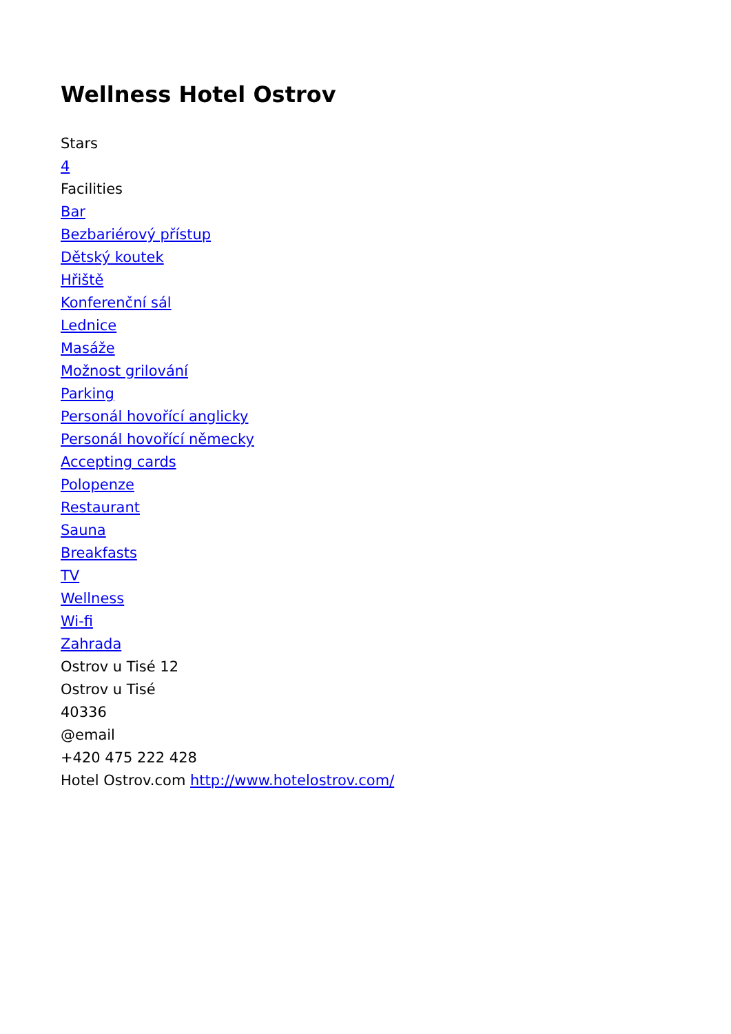Wellness Hotel Ostrov
Stars
4
Facilities
Bar
Bezbariérový přístup
Dětský koutek
Hřiště
Konferenční sál
Lednice
Masáže
Možnost grilování
Parking
Personál hovořící anglicky
Personál hovořící německy
Accepting cards
Polopenze
Restaurant
Sauna
Breakfasts
TV
Wellness
Wi-fi
Zahrada
Ostrov u Tisé 12
Ostrov u Tisé
40336
@email
+420 475 222 428
Hotel Ostrov.com http://www.hotelostrov.com/